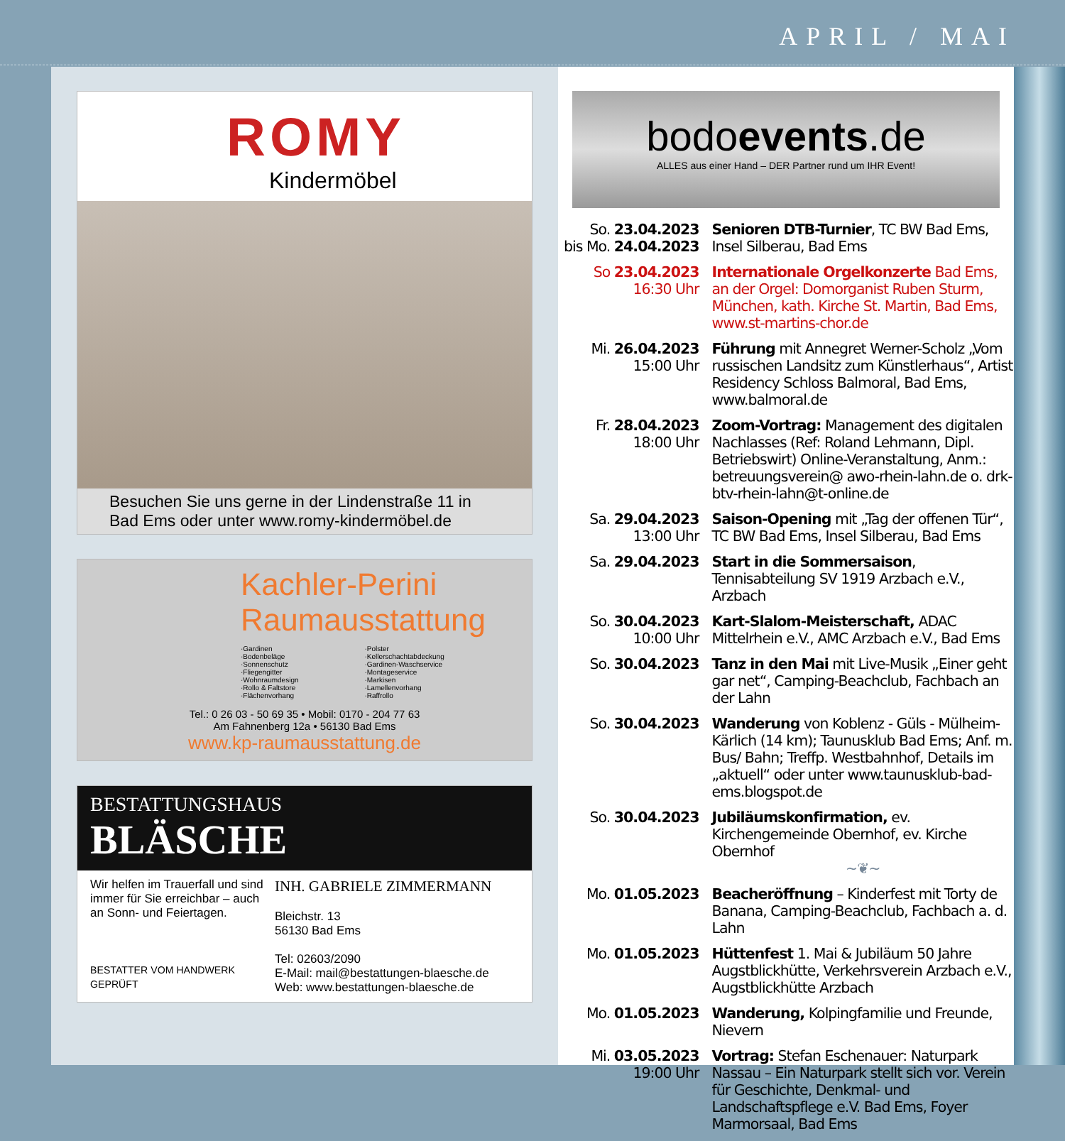APRIL / MAI
ROMY
Kindermöbel
Besuchen Sie uns gerne in der Lindenstraße 11 in Bad Ems oder unter www.romy-kindermöbel.de
Kachler-Perini
Raumausstattung
·Gardinen
·Bodenbeläge
·Sonnenschutz
·Fliegengitter
·Wohnraumdesign
·Rollo & Faltstore
·Flächenvorhang
·Polster
·Kellerschachtabdeckung
·Gardinen-Waschservice
·Montageservice
·Markisen
·Lamellenvorhang
·Raffrollo
Tel.: 0 26 03 - 50 69 35 • Mobil: 0170 - 204 77 63
Am Fahnenberg 12a • 56130 Bad Ems
www.kp-raumausstattung.de
BESTATTUNGSHAUS
BLÄSCHE
Wir helfen im Trauerfall und sind immer für Sie erreichbar – auch an Sonn- und Feiertagen.
BESTATTER VOM HANDWERK GEPRÜFT
INH. GABRIELE ZIMMERMANN
Bleichstr. 13
56130 Bad Ems
Tel: 02603/2090
E-Mail: mail@bestattungen-blaesche.de
Web: www.bestattungen-blaesche.de
bodoevents.de
ALLES aus einer Hand – DER Partner rund um IHR Event!
| So. 23.04.2023 bis Mo. 24.04.2023 | Senioren DTB-Turnier , TC BW Bad Ems, Insel Silberau, Bad Ems |
| So 23.04.2023 16:30 Uhr | Internationale Orgelkonzerte Bad Ems, an der Orgel: Domorganist Ruben Sturm, München, kath. Kirche St. Martin, Bad Ems, www.st-martins-chor.de |
| Mi. 26.04.2023 15:00 Uhr | Führung mit Annegret Werner-Scholz „Vom russischen Landsitz zum Künstlerhaus“, Artist Residency Schloss Balmoral, Bad Ems, www.balmoral.de |
| Fr. 28.04.2023 18:00 Uhr | Zoom-Vortrag: Management des digitalen Nachlasses (Ref: Roland Lehmann, Dipl. Betriebswirt) Online-Veranstaltung, Anm.: betreuungsverein@ awo-rhein-lahn.de o. drk-btv-rhein-lahn@t-online.de |
| Sa. 29.04.2023 13:00 Uhr | Saison-Opening mit „Tag der offenen Tür“, TC BW Bad Ems, Insel Silberau, Bad Ems |
| Sa. 29.04.2023 | Start in die Sommersaison , Tennisabteilung SV 1919 Arzbach e.V., Arzbach |
| So. 30.04.2023 10:00 Uhr | Kart-Slalom-Meisterschaft, ADAC Mittelrhein e.V., AMC Arzbach e.V., Bad Ems |
| So. 30.04.2023 | Tanz in den Mai mit Live-Musik „Einer geht gar net“, Camping-Beachclub, Fachbach an der Lahn |
| So. 30.04.2023 | Wanderung von Koblenz - Güls - Mülheim-Kärlich (14 km); Taunusklub Bad Ems; Anf. m. Bus/ Bahn; Treffp. Westbahnhof, Details im „aktuell“ oder unter www.taunusklub-bad-ems.blogspot.de |
| So. 30.04.2023 | Jubiläumskonfirmation, ev. Kirchengemeinde Obernhof, ev. Kirche Obernhof ~❦~ |
| Mo. 01.05.2023 | Beacheröffnung – Kinderfest mit Torty de Banana, Camping-Beachclub, Fachbach a. d. Lahn |
| Mo. 01.05.2023 | Hüttenfest 1. Mai & Jubiläum 50 Jahre Augstblickhütte, Verkehrsverein Arzbach e.V., Augstblickhütte Arzbach |
| Mo. 01.05.2023 | Wanderung, Kolpingfamilie und Freunde, Nievern |
| Mi. 03.05.2023 19:00 Uhr | Vortrag: Stefan Eschenauer: Naturpark Nassau – Ein Naturpark stellt sich vor. Verein für Geschichte, Denkmal- und Landschaftspflege e.V. Bad Ems, Foyer Marmorsaal, Bad Ems |